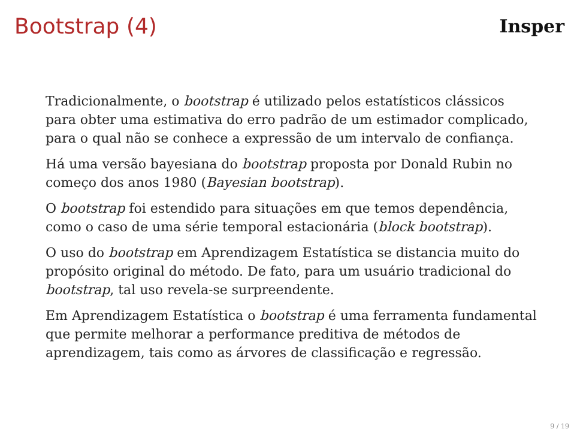Bootstrap (4)
Insper
Tradicionalmente, o bootstrap é utilizado pelos estatísticos clássicos para obter uma estimativa do erro padrão de um estimador complicado, para o qual não se conhece a expressão de um intervalo de confiança.
Há uma versão bayesiana do bootstrap proposta por Donald Rubin no começo dos anos 1980 (Bayesian bootstrap).
O bootstrap foi estendido para situações em que temos dependência, como o caso de uma série temporal estacionária (block bootstrap).
O uso do bootstrap em Aprendizagem Estatística se distancia muito do propósito original do método. De fato, para um usuário tradicional do bootstrap, tal uso revela-se surpreendente.
Em Aprendizagem Estatística o bootstrap é uma ferramenta fundamental que permite melhorar a performance preditiva de métodos de aprendizagem, tais como as árvores de classificação e regressão.
9 / 19